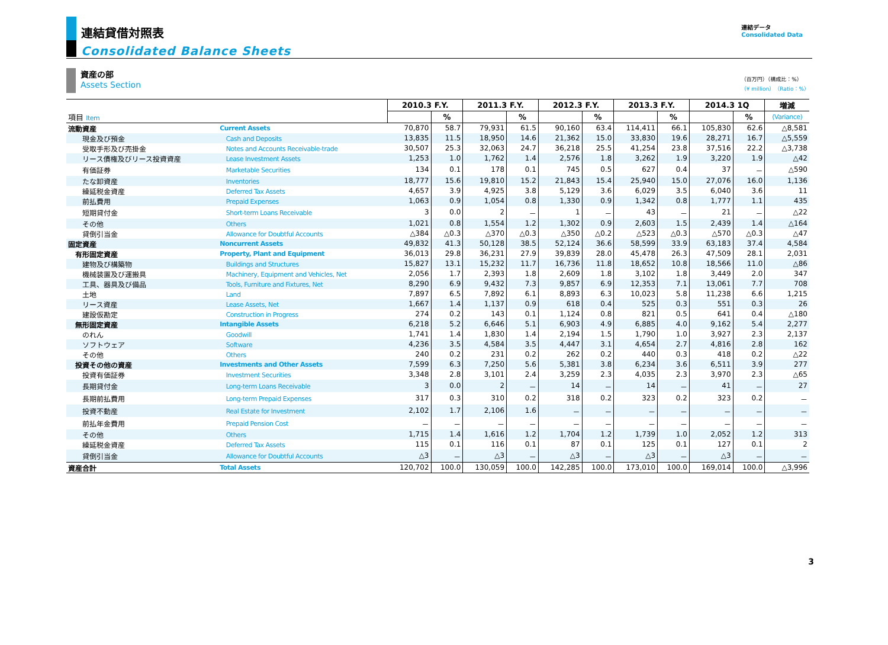連結貸借対照表
Consolidated Balance Sheets
連結データ
Consolidated Data
資産の部
Assets Section
（百万円）（構成比：%）
（¥ million）（Ratio：%）
| | | 2010.3 F.Y. | | 2011.3 F.Y. | | 2012.3 F.Y. | | 2013.3 F.Y. | | 2014.3 1Q | | 増減 |
| --- | --- | --- | --- | --- | --- | --- | --- | --- | --- | --- | --- | --- |
| 項目 Item | | | % | | % | | % | | % | | % | (Variance) |
| 流動資産 | Current Assets | 70,870 | 58.7 | 79,931 | 61.5 | 90,160 | 63.4 | 114,411 | 66.1 | 105,830 | 62.6 | △8,581 |
| 現金及び預金 | Cash and Deposits | 13,835 | 11.5 | 18,950 | 14.6 | 21,362 | 15.0 | 33,830 | 19.6 | 28,271 | 16.7 | △5,559 |
| 受取手形及び売掛金 | Notes and Accounts Receivable-trade | 30,507 | 25.3 | 32,063 | 24.7 | 36,218 | 25.5 | 41,254 | 23.8 | 37,516 | 22.2 | △3,738 |
| リース債権及びリース投資資産 | Lease Investment Assets | 1,253 | 1.0 | 1,762 | 1.4 | 2,576 | 1.8 | 3,262 | 1.9 | 3,220 | 1.9 | △42 |
| 有価証券 | Marketable Securities | 134 | 0.1 | 178 | 0.1 | 745 | 0.5 | 627 | 0.4 | 37 | － | △590 |
| たな卸資産 | Inventories | 18,777 | 15.6 | 19,810 | 15.2 | 21,843 | 15.4 | 25,940 | 15.0 | 27,076 | 16.0 | 1,136 |
| 繰延税金資産 | Deferred Tax Assets | 4,657 | 3.9 | 4,925 | 3.8 | 5,129 | 3.6 | 6,029 | 3.5 | 6,040 | 3.6 | 11 |
| 前払費用 | Prepaid Expenses | 1,063 | 0.9 | 1,054 | 0.8 | 1,330 | 0.9 | 1,342 | 0.8 | 1,777 | 1.1 | 435 |
| 短期貸付金 | Short-term Loans Receivable | 3 | 0.0 | 2 | － | 1 | － | 43 | － | 21 | － | △22 |
| その他 | Others | 1,021 | 0.8 | 1,554 | 1.2 | 1,302 | 0.9 | 2,603 | 1.5 | 2,439 | 1.4 | △164 |
| 貸倒引当金 | Allowance for Doubtful Accounts | △384 | △0.3 | △370 | △0.3 | △350 | △0.2 | △523 | △0.3 | △570 | △0.3 | △47 |
| 固定資産 | Noncurrent Assets | 49,832 | 41.3 | 50,128 | 38.5 | 52,124 | 36.6 | 58,599 | 33.9 | 63,183 | 37.4 | 4,584 |
| 有形固定資産 | Property, Plant and Equipment | 36,013 | 29.8 | 36,231 | 27.9 | 39,839 | 28.0 | 45,478 | 26.3 | 47,509 | 28.1 | 2,031 |
| 建物及び構築物 | Buildings and Structures | 15,827 | 13.1 | 15,232 | 11.7 | 16,736 | 11.8 | 18,652 | 10.8 | 18,566 | 11.0 | △86 |
| 機械装置及び運搬具 | Machinery, Equipment and Vehicles, Net | 2,056 | 1.7 | 2,393 | 1.8 | 2,609 | 1.8 | 3,102 | 1.8 | 3,449 | 2.0 | 347 |
| 工具、器具及び備品 | Tools, Furniture and Fixtures, Net | 8,290 | 6.9 | 9,432 | 7.3 | 9,857 | 6.9 | 12,353 | 7.1 | 13,061 | 7.7 | 708 |
| 土地 | Land | 7,897 | 6.5 | 7,892 | 6.1 | 8,893 | 6.3 | 10,023 | 5.8 | 11,238 | 6.6 | 1,215 |
| リース資産 | Lease Assets, Net | 1,667 | 1.4 | 1,137 | 0.9 | 618 | 0.4 | 525 | 0.3 | 551 | 0.3 | 26 |
| 建設仮勘定 | Construction in Progress | 274 | 0.2 | 143 | 0.1 | 1,124 | 0.8 | 821 | 0.5 | 641 | 0.4 | △180 |
| 無形固定資産 | Intangible Assets | 6,218 | 5.2 | 6,646 | 5.1 | 6,903 | 4.9 | 6,885 | 4.0 | 9,162 | 5.4 | 2,277 |
| のれん | Goodwill | 1,741 | 1.4 | 1,830 | 1.4 | 2,194 | 1.5 | 1,790 | 1.0 | 3,927 | 2.3 | 2,137 |
| ソフトウェア | Software | 4,236 | 3.5 | 4,584 | 3.5 | 4,447 | 3.1 | 4,654 | 2.7 | 4,816 | 2.8 | 162 |
| その他 | Others | 240 | 0.2 | 231 | 0.2 | 262 | 0.2 | 440 | 0.3 | 418 | 0.2 | △22 |
| 投資その他の資産 | Investments and Other Assets | 7,599 | 6.3 | 7,250 | 5.6 | 5,381 | 3.8 | 6,234 | 3.6 | 6,511 | 3.9 | 277 |
| 投資有価証券 | Investment Securities | 3,348 | 2.8 | 3,101 | 2.4 | 3,259 | 2.3 | 4,035 | 2.3 | 3,970 | 2.3 | △65 |
| 長期貸付金 | Long-term Loans Receivable | 3 | 0.0 | 2 | － | 14 | － | 14 | － | 41 | － | 27 |
| 長期前払費用 | Long-term Prepaid Expenses | 317 | 0.3 | 310 | 0.2 | 318 | 0.2 | 323 | 0.2 | 323 | 0.2 | － |
| 投資不動産 | Real Estate for Investment | 2,102 | 1.7 | 2,106 | 1.6 | － | － | － | － | － | － | － |
| 前払年金費用 | Prepaid Pension Cost | － | － | － | － | － | － | － | － | － | － | － |
| その他 | Others | 1,715 | 1.4 | 1,616 | 1.2 | 1,704 | 1.2 | 1,739 | 1.0 | 2,052 | 1.2 | 313 |
| 繰延税金資産 | Deferred Tax Assets | 115 | 0.1 | 116 | 0.1 | 87 | 0.1 | 125 | 0.1 | 127 | 0.1 | 2 |
| 貸倒引当金 | Allowance for Doubtful Accounts | △3 | － | △3 | － | △3 | － | △3 | － | △3 | － | － |
| 資産合計 | Total Assets | 120,702 | 100.0 | 130,059 | 100.0 | 142,285 | 100.0 | 173,010 | 100.0 | 169,014 | 100.0 | △3,996 |
3